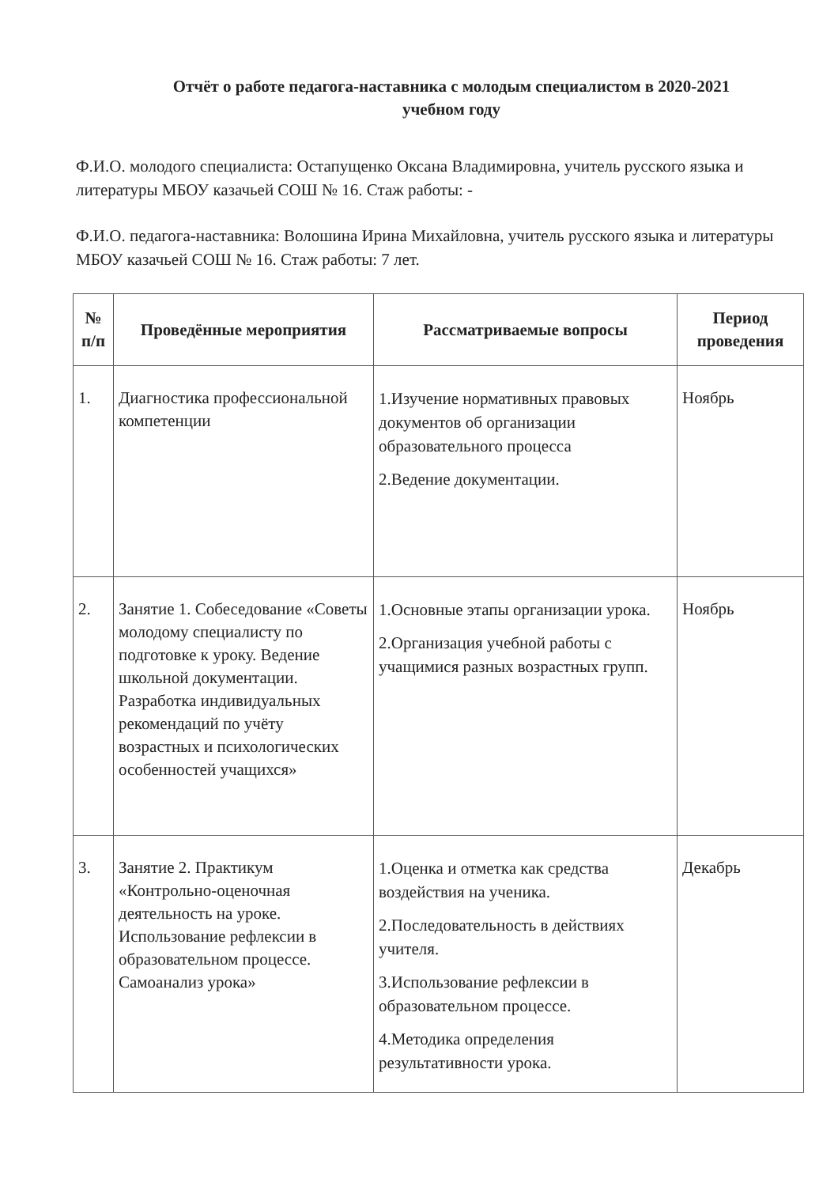Отчёт о работе педагога-наставника с молодым специалистом в 2020-2021
учебном году
Ф.И.О. молодого специалиста: Остапущенко Оксана Владимировна, учитель русского языка и литературы МБОУ казачьей СОШ № 16. Стаж работы: -
Ф.И.О. педагога-наставника: Волошина Ирина Михайловна, учитель русского языка и литературы МБОУ казачьей СОШ № 16. Стаж работы: 7 лет.
| № п/п | Проведённые мероприятия | Рассматриваемые вопросы | Период проведения |
| --- | --- | --- | --- |
| 1. | Диагностика профессиональной компетенции | 1.Изучение нормативных правовых документов об организации образовательного процесса 2.Ведение документации. | Ноябрь |
| 2. | Занятие 1. Собеседование «Советы молодому специалисту по подготовке к уроку. Ведение школьной документации. Разработка индивидуальных рекомендаций по учёту возрастных и психологических особенностей учащихся» | 1.Основные этапы организации урока. 2.Организация учебной работы с учащимися разных возрастных групп. | Ноябрь |
| 3. | Занятие 2. Практикум «Контрольно-оценочная деятельность на уроке. Использование рефлексии в образовательном процессе. Самоанализ урока» | 1.Оценка и отметка как средства воздействия на ученика. 2.Последовательность в действиях учителя. 3.Использование рефлексии в образовательном процессе. 4.Методика определения результативности урока. | Декабрь |